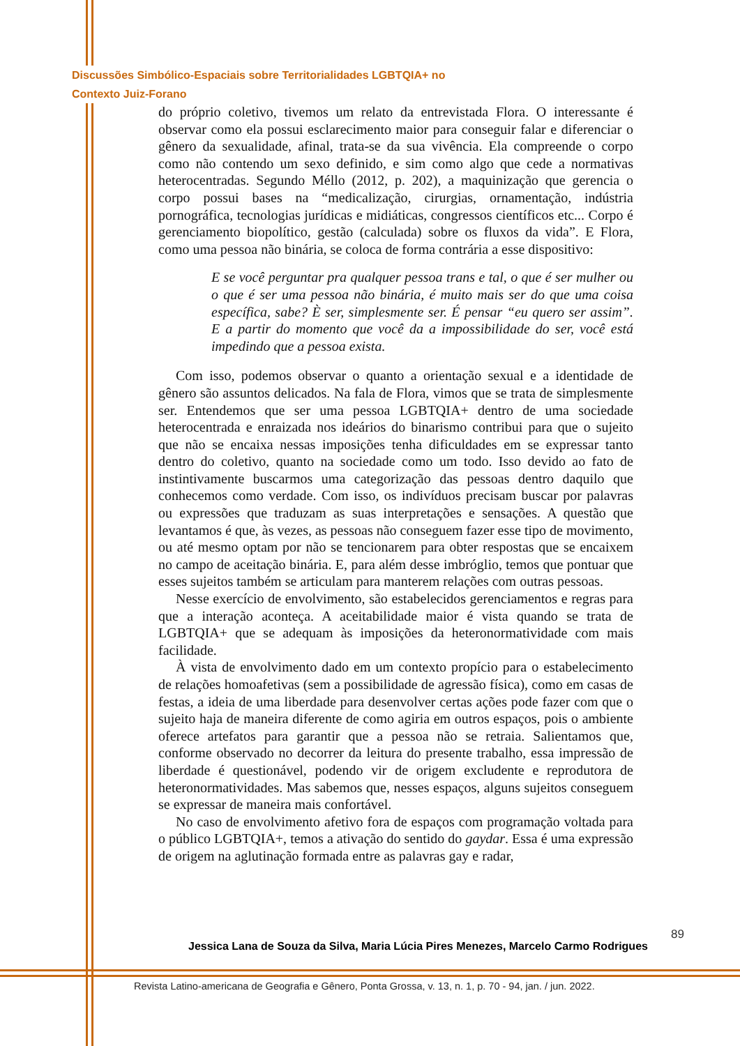Discussões Simbólico-Espaciais sobre Territorialidades LGBTQIA+ no
Contexto Juiz-Forano
do próprio coletivo, tivemos um relato da entrevistada Flora. O interessante é observar como ela possui esclarecimento maior para conseguir falar e diferenciar o gênero da sexualidade, afinal, trata-se da sua vivência. Ela compreende o corpo como não contendo um sexo definido, e sim como algo que cede a normativas heterocentradas. Segundo Méllo (2012, p. 202), a maquinização que gerencia o corpo possui bases na “medicalização, cirurgias, ornamentação, indústria pornográfica, tecnologias jurídicas e midiáticas, congressos científicos etc... Corpo é gerenciamento biopolítico, gestão (calculada) sobre os fluxos da vida”. E Flora, como uma pessoa não binária, se coloca de forma contrária a esse dispositivo:
E se você perguntar pra qualquer pessoa trans e tal, o que é ser mulher ou o que é ser uma pessoa não binária, é muito mais ser do que uma coisa específica, sabe? È ser, simplesmente ser. É pensar “eu quero ser assim”. E a partir do momento que você da a impossibilidade do ser, você está impedindo que a pessoa exista.
Com isso, podemos observar o quanto a orientação sexual e a identidade de gênero são assuntos delicados. Na fala de Flora, vimos que se trata de simplesmente ser. Entendemos que ser uma pessoa LGBTQIA+ dentro de uma sociedade heterocentrada e enraizada nos ideários do binarismo contribui para que o sujeito que não se encaixa nessas imposições tenha dificuldades em se expressar tanto dentro do coletivo, quanto na sociedade como um todo. Isso devido ao fato de instintivamente buscarmos uma categorização das pessoas dentro daquilo que conhecemos como verdade. Com isso, os indivíduos precisam buscar por palavras ou expressões que traduzam as suas interpretações e sensações. A questão que levantamos é que, às vezes, as pessoas não conseguem fazer esse tipo de movimento, ou até mesmo optam por não se tencionarem para obter respostas que se encaixem no campo de aceitação binária. E, para além desse imbróglio, temos que pontuar que esses sujeitos também se articulam para manterem relações com outras pessoas.
Nesse exercício de envolvimento, são estabelecidos gerenciamentos e regras para que a interação aconteça. A aceitabilidade maior é vista quando se trata de LGBTQIA+ que se adequam às imposições da heteronormatividade com mais facilidade.
À vista de envolvimento dado em um contexto propício para o estabelecimento de relações homoafetivas (sem a possibilidade de agressão física), como em casas de festas, a ideia de uma liberdade para desenvolver certas ações pode fazer com que o sujeito haja de maneira diferente de como agiria em outros espaços, pois o ambiente oferece artefatos para garantir que a pessoa não se retraia. Salientamos que, conforme observado no decorrer da leitura do presente trabalho, essa impressão de liberdade é questionável, podendo vir de origem excludente e reprodutora de heteronormatividades. Mas sabemos que, nesses espaços, alguns sujeitos conseguem se expressar de maneira mais confortável.
No caso de envolvimento afetivo fora de espaços com programação voltada para o público LGBTQIA+, temos a ativação do sentido do gaydar. Essa é uma expressão de origem na aglutinação formada entre as palavras gay e radar,
89
Jessica Lana de Souza da Silva, Maria Lúcia Pires Menezes, Marcelo Carmo Rodrigues
Revista Latino-americana de Geografia e Gênero, Ponta Grossa, v. 13, n. 1, p. 70 - 94, jan. / jun. 2022.